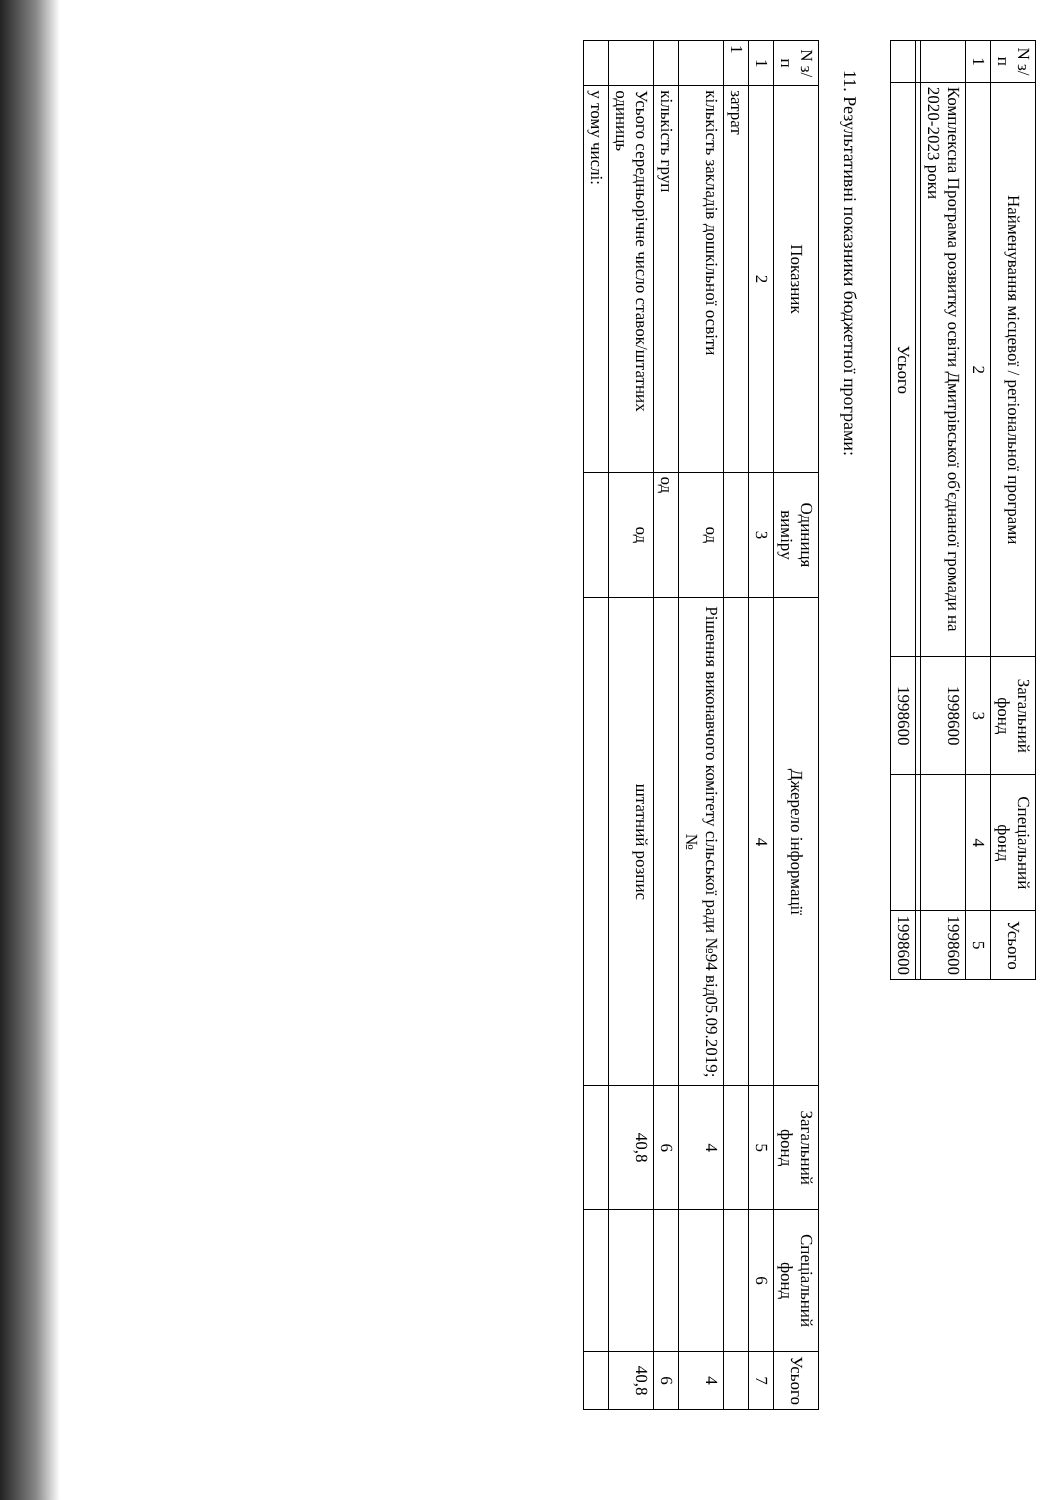| N з/п | Найменування місцевої / регіональної програми | Загальний фонд | Спеціальний фонд | Усього |
| --- | --- | --- | --- | --- |
| 1 | 2 | 3 | 4 | 5 |
| | Комплексна Програма розвитку освіти Дмитрівської об'єднаної громади на 2020-2023 роки | 1998600 | | 1998600 |
| | Усього | 1998600 | | 1998600 |
11. Результативні показники бюджетної програми:
| N з/п | Показник | Одиниця виміру | Джерело інформації | Загальний фонд | Спеціальний фонд | Усього |
| --- | --- | --- | --- | --- | --- | --- |
| 1 | 2 | 3 | 4 | 5 | 6 | 7 |
| 1 | затрат | | | | | |
| | кількість закладів дошкільної освіти | од | Рішення виконавчого комітету сільської ради №94 від05.09.2019; № | 4 | | 4 |
| | кількість груп | од | | 6 | | 6 |
| | Усього середньорічне число ставок/штатних одиниць | од | штатний розпис | 40,8 | | 40,8 |
| | у тому числі: | | | | | |